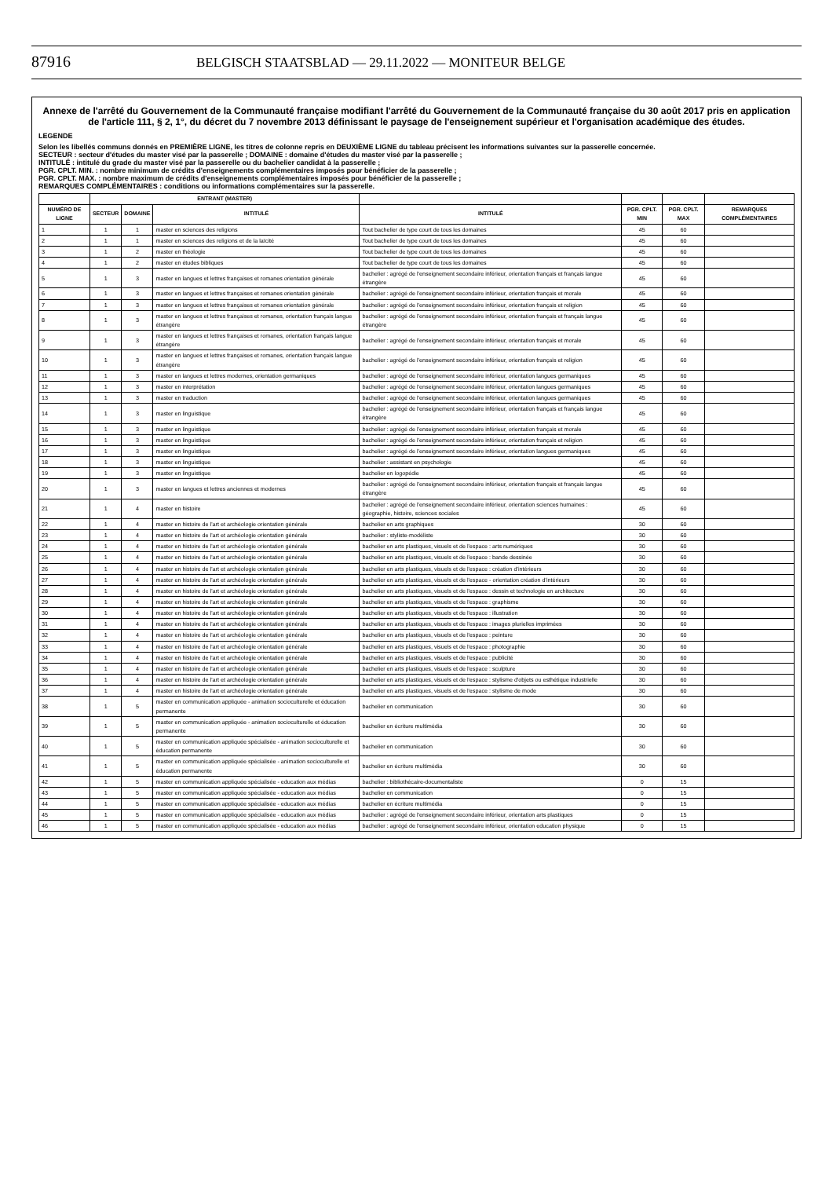87916 BELGISCH STAATSBLAD — 29.11.2022 — MONITEUR BELGE
Annexe de l'arrêté du Gouvernement de la Communauté française modifiant l'arrêté du Gouvernement de la Communauté française du 30 août 2017 pris en application de l'article 111, § 2, 1°, du décret du 7 novembre 2013 définissant le paysage de l'enseignement supérieur et l'organisation académique des études.
LEGENDE
Selon les libellés communs donnés en PREMIÈRE LIGNE, les titres de colonne repris en DEUXIÈME LIGNE du tableau précisent les informations suivantes sur la passerelle concernée.
SECTEUR : secteur d'études du master visé par la passerelle ; DOMAINE : domaine d'études du master visé par la passerelle ;
INTITULÉ : intitulé du grade du master visé par la passerelle ou du bachelier candidat à la passerelle ;
PGR. CPLT. MIN. : nombre minimum de crédits d'enseignements complémentaires imposés pour bénéficier de la passerelle ;
PGR. CPLT. MAX. : nombre maximum de crédits d'enseignements complémentaires imposés pour bénéficier de la passerelle ;
REMARQUES COMPLÉMENTAIRES : conditions ou informations complémentaires sur la passerelle.
| | ENTRANT (MASTER) | | | | | | |
| --- | --- | --- | --- | --- | --- | --- | --- |
| NUMÉRO DE LIGNE | SECTEUR | DOMAINE | INTITULÉ | INTITULÉ | PGR. CPLT. MIN | PGR. CPLT. MAX | REMARQUES COMPLÉMENTAIRES |
| 1 | 1 | 1 | master en sciences des religions | Tout bachelier de type court de tous les domaines | 45 | 60 | |
| 2 | 1 | 1 | master en sciences des religions et de la laïcité | Tout bachelier de type court de tous les domaines | 45 | 60 | |
| 3 | 1 | 2 | master en théologie | Tout bachelier de type court de tous les domaines | 45 | 60 | |
| 4 | 1 | 2 | master en études bibliques | Tout bachelier de type court de tous les domaines | 45 | 60 | |
| 5 | 1 | 3 | master en langues et lettres françaises et romanes orientation générale | bachelier : agrégé de l'enseignement secondaire inférieur, orientation français et français langue étrangère | 45 | 60 | |
| 6 | 1 | 3 | master en langues et lettres françaises et romanes orientation générale | bachelier : agrégé de l'enseignement secondaire inférieur, orientation français et morale | 45 | 60 | |
| 7 | 1 | 3 | master en langues et lettres françaises et romanes orientation générale | bachelier : agrégé de l'enseignement secondaire inférieur, orientation français et religion | 45 | 60 | |
| 8 | 1 | 3 | master en langues et lettres françaises et romanes, orientation français langue étrangère | bachelier : agrégé de l'enseignement secondaire inférieur, orientation français et français langue étrangère | 45 | 60 | |
| 9 | 1 | 3 | master en langues et lettres françaises et romanes, orientation français langue étrangère | bachelier : agrégé de l'enseignement secondaire inférieur, orientation français et morale | 45 | 60 | |
| 10 | 1 | 3 | master en langues et lettres françaises et romanes, orientation français langue étrangère | bachelier : agrégé de l'enseignement secondaire inférieur, orientation français et religion | 45 | 60 | |
| 11 | 1 | 3 | master en langues et lettres modernes, orientation germaniques | bachelier : agrégé de l'enseignement secondaire inférieur, orientation langues germaniques | 45 | 60 | |
| 12 | 1 | 3 | master en interprétation | bachelier : agrégé de l'enseignement secondaire inférieur, orientation langues germaniques | 45 | 60 | |
| 13 | 1 | 3 | master en traduction | bachelier : agrégé de l'enseignement secondaire inférieur, orientation langues germaniques | 45 | 60 | |
| 14 | 1 | 3 | master en linguistique | bachelier : agrégé de l'enseignement secondaire inférieur, orientation français et français langue étrangère | 45 | 60 | |
| 15 | 1 | 3 | master en linguistique | bachelier : agrégé de l'enseignement secondaire inférieur, orientation français et morale | 45 | 60 | |
| 16 | 1 | 3 | master en linguistique | bachelier : agrégé de l'enseignement secondaire inférieur, orientation français et religion | 45 | 60 | |
| 17 | 1 | 3 | master en linguistique | bachelier : agrégé de l'enseignement secondaire inférieur, orientation langues germaniques | 45 | 60 | |
| 18 | 1 | 3 | master en linguistique | bachelier : assistant en psychologie | 45 | 60 | |
| 19 | 1 | 3 | master en linguistique | bachelier en logopédie | 45 | 60 | |
| 20 | 1 | 3 | master en langues et lettres anciennes et modernes | bachelier : agrégé de l'enseignement secondaire inférieur, orientation français et français langue étrangère | 45 | 60 | |
| 21 | 1 | 4 | master en histoire | bachelier : agrégé de l'enseignement secondaire inférieur, orientation sciences humaines : géographie, histoire, sciences sociales | 45 | 60 | |
| 22 | 1 | 4 | master en histoire de l'art et archéologie orientation générale | bachelier en arts graphiques | 30 | 60 | |
| 23 | 1 | 4 | master en histoire de l'art et archéologie orientation générale | bachelier : styliste-modéliste | 30 | 60 | |
| 24 | 1 | 4 | master en histoire de l'art et archéologie orientation générale | bachelier en arts plastiques, visuels et de l'espace : arts numériques | 30 | 60 | |
| 25 | 1 | 4 | master en histoire de l'art et archéologie orientation générale | bachelier en arts plastiques, visuels et de l'espace : bande dessinée | 30 | 60 | |
| 26 | 1 | 4 | master en histoire de l'art et archéologie orientation générale | bachelier en arts plastiques, visuels et de l'espace : création d'intérieurs | 30 | 60 | |
| 27 | 1 | 4 | master en histoire de l'art et archéologie orientation générale | bachelier en arts plastiques, visuels et de l'espace - orientation création d'intérieurs | 30 | 60 | |
| 28 | 1 | 4 | master en histoire de l'art et archéologie orientation générale | bachelier en arts plastiques, visuels et de l'espace : dessin et technologie en architecture | 30 | 60 | |
| 29 | 1 | 4 | master en histoire de l'art et archéologie orientation générale | bachelier en arts plastiques, visuels et de l'espace : graphisme | 30 | 60 | |
| 30 | 1 | 4 | master en histoire de l'art et archéologie orientation générale | bachelier en arts plastiques, visuels et de l'espace : illustration | 30 | 60 | |
| 31 | 1 | 4 | master en histoire de l'art et archéologie orientation générale | bachelier en arts plastiques, visuels et de l'espace : images plurielles imprimées | 30 | 60 | |
| 32 | 1 | 4 | master en histoire de l'art et archéologie orientation générale | bachelier en arts plastiques, visuels et de l'espace : peinture | 30 | 60 | |
| 33 | 1 | 4 | master en histoire de l'art et archéologie orientation générale | bachelier en arts plastiques, visuels et de l'espace : photographie | 30 | 60 | |
| 34 | 1 | 4 | master en histoire de l'art et archéologie orientation générale | bachelier en arts plastiques, visuels et de l'espace : publicité | 30 | 60 | |
| 35 | 1 | 4 | master en histoire de l'art et archéologie orientation générale | bachelier en arts plastiques, visuels et de l'espace : sculpture | 30 | 60 | |
| 36 | 1 | 4 | master en histoire de l'art et archéologie orientation générale | bachelier en arts plastiques, visuels et de l'espace : stylisme d'objets ou esthétique industrielle | 30 | 60 | |
| 37 | 1 | 4 | master en histoire de l'art et archéologie orientation générale | bachelier en arts plastiques, visuels et de l'espace : stylisme de mode | 30 | 60 | |
| 38 | 1 | 5 | master en communication appliquée - animation socioculturelle et éducation permanente | bachelier en communication | 30 | 60 | |
| 39 | 1 | 5 | master en communication appliquée - animation socioculturelle et éducation permanente | bachelier en écriture multimédia | 30 | 60 | |
| 40 | 1 | 5 | master en communication appliquée spécialisée - animation socioculturelle et éducation permanente | bachelier en communication | 30 | 60 | |
| 41 | 1 | 5 | master en communication appliquée spécialisée - animation socioculturelle et éducation permanente | bachelier en écriture multimédia | 30 | 60 | |
| 42 | 1 | 5 | master en communication appliquée spécialisée - education aux médias | bachelier : bibliothécaire-documentaliste | 0 | 15 | |
| 43 | 1 | 5 | master en communication appliquée spécialisée - education aux médias | bachelier en communication | 0 | 15 | |
| 44 | 1 | 5 | master en communication appliquée spécialisée - education aux médias | bachelier en écriture multimédia | 0 | 15 | |
| 45 | 1 | 5 | master en communication appliquée spécialisée - education aux médias | bachelier : agrégé de l'enseignement secondaire inférieur, orientation arts plastiques | 0 | 15 | |
| 46 | 1 | 5 | master en communication appliquée spécialisée - education aux médias | bachelier : agrégé de l'enseignement secondaire inférieur, orientation education physique | 0 | 15 | |